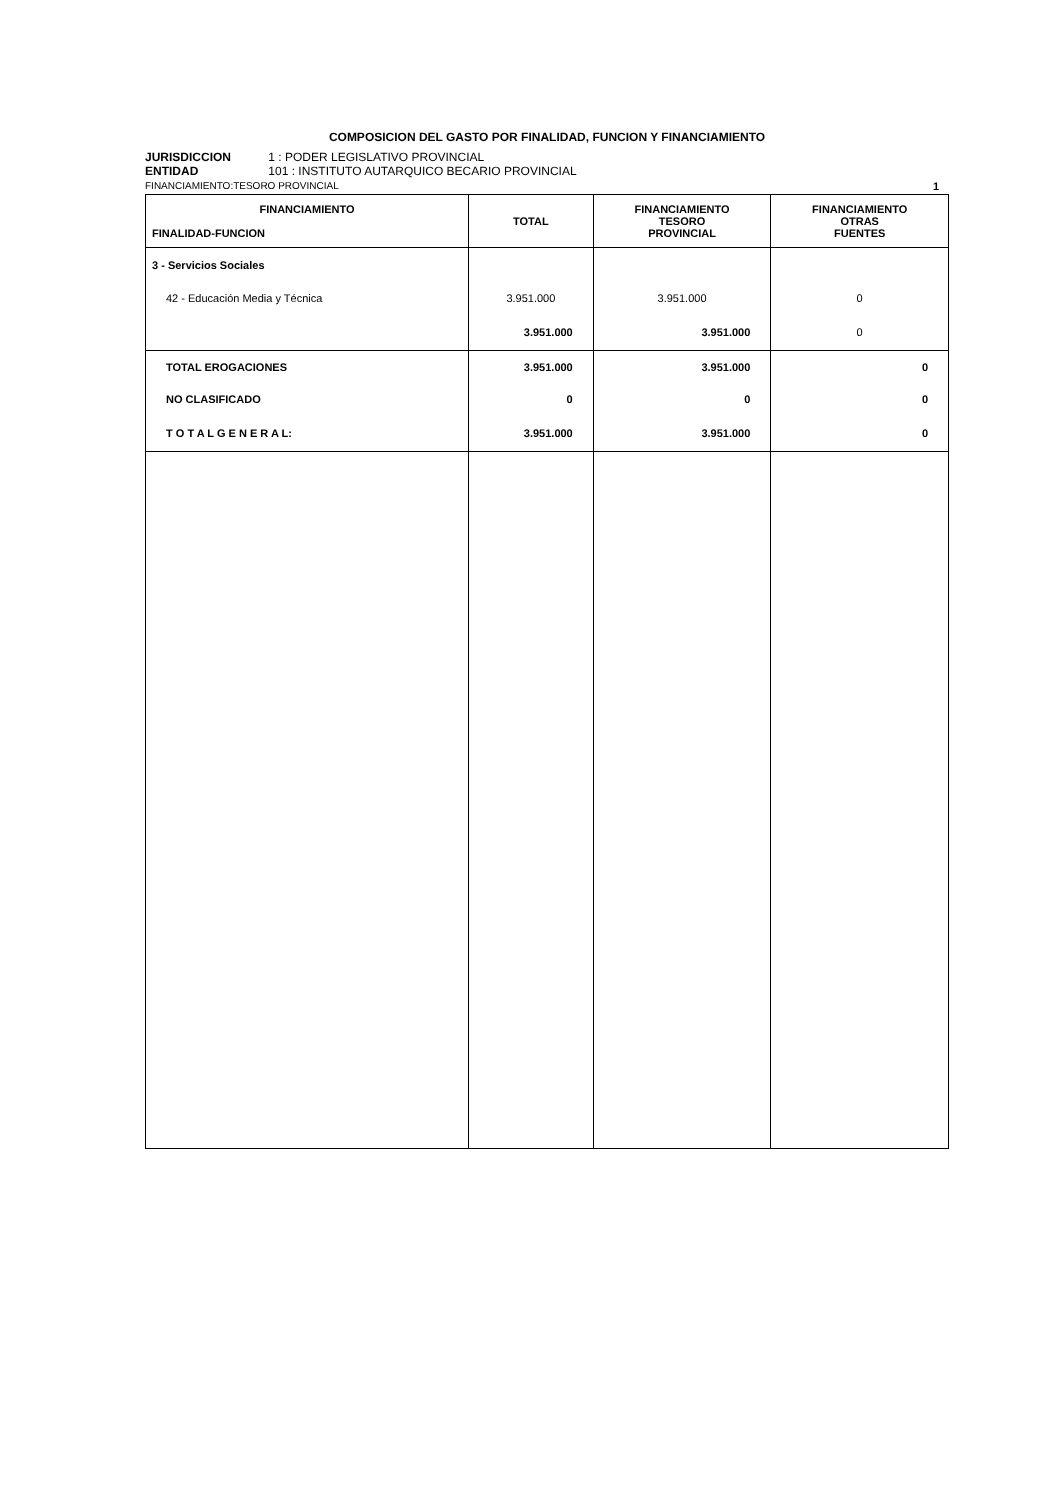COMPOSICION DEL GASTO POR FINALIDAD, FUNCION Y FINANCIAMIENTO
JURISDICCION 1 : PODER LEGISLATIVO PROVINCIAL
ENTIDAD 101 : INSTITUTO AUTARQUICO BECARIO PROVINCIAL
FINANCIAMIENTO:TESORO PROVINCIAL 1
| FINANCIAMIENTO FINALIDAD-FUNCION | TOTAL | FINANCIAMIENTO TESORO PROVINCIAL | FINANCIAMIENTO OTRAS FUENTES |
| --- | --- | --- | --- |
| 3 - Servicios Sociales | | | |
| 42 - Educación Media y Técnica | 3.951.000 | 3.951.000 | 0 |
| | 3.951.000 | 3.951.000 | 0 |
| TOTAL EROGACIONES | 3.951.000 | 3.951.000 | 0 |
| NO CLASIFICADO | 0 | 0 | 0 |
| T O T A L G E N E R A L: | 3.951.000 | 3.951.000 | 0 |